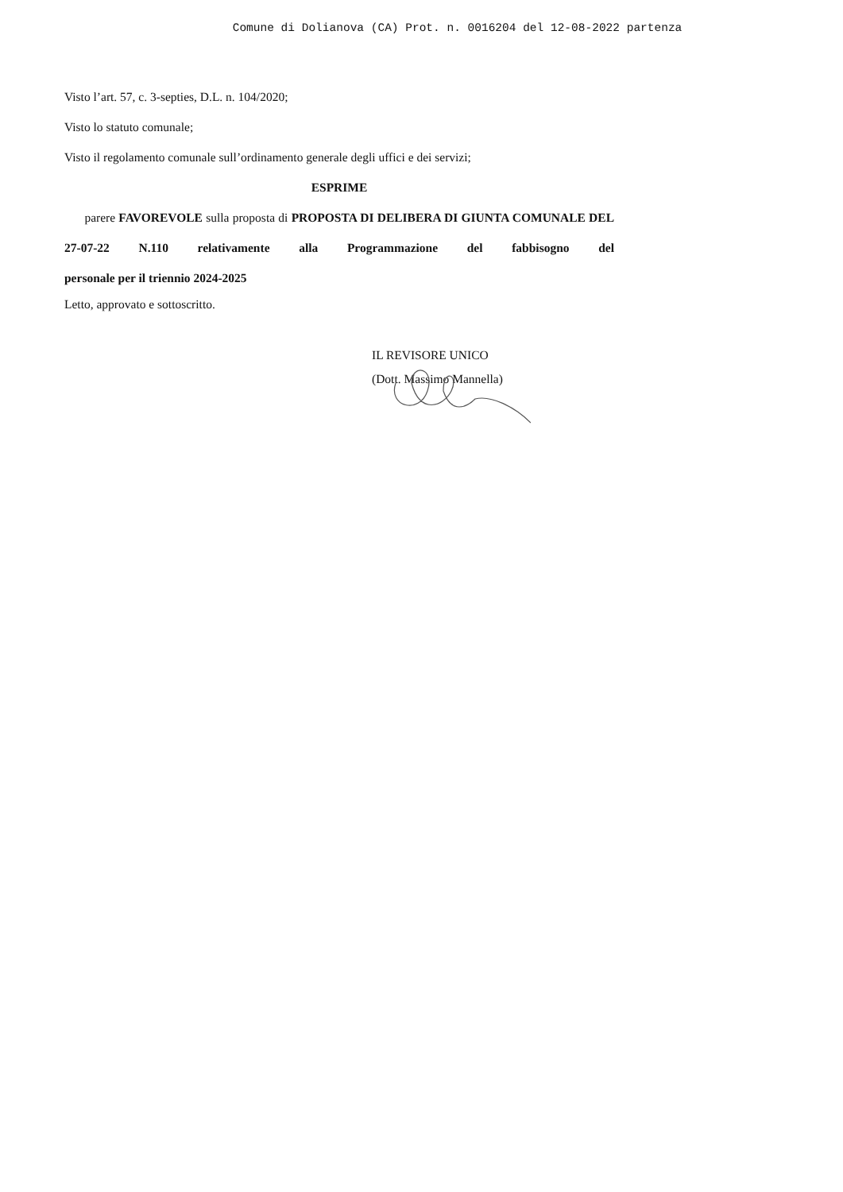Comune di Dolianova (CA) Prot. n. 0016204 del 12-08-2022 partenza
Visto l’art. 57, c. 3-septies, D.L. n. 104/2020;
Visto lo statuto comunale;
Visto il regolamento comunale sull’ordinamento generale degli uffici e dei servizi;
ESPRIME
parere FAVOREVOLE sulla proposta di PROPOSTA DI DELIBERA DI GIUNTA COMUNALE DEL 27-07-22 N.110 relativamente alla Programmazione del fabbisogno del
personale per il triennio 2024-2025
Letto, approvato e sottoscritto.
IL REVISORE UNICO
(Dott. Massimo Mannella)